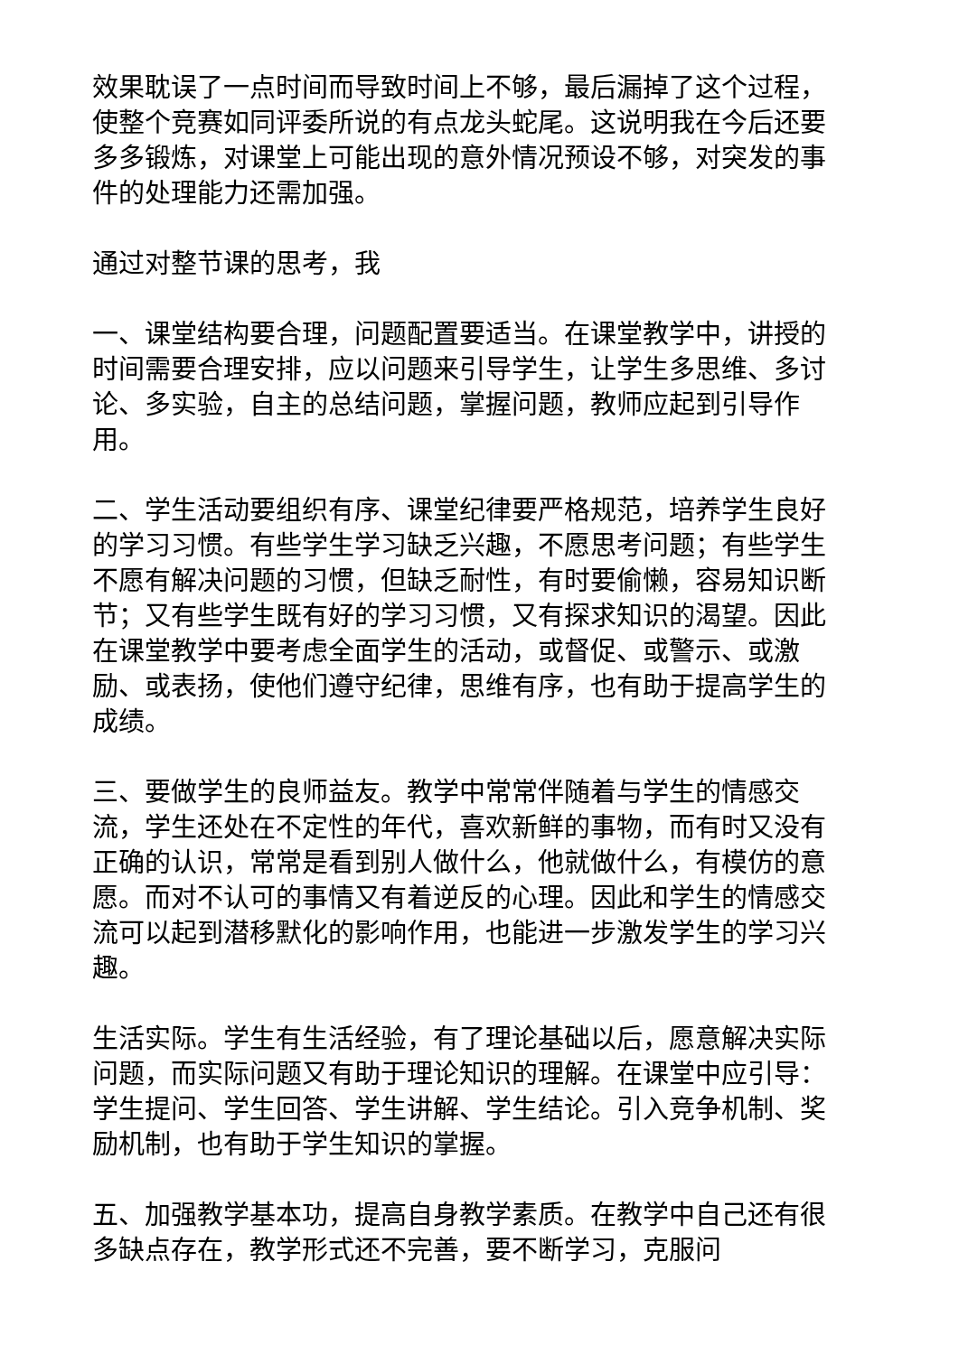效果耽误了一点时间而导致时间上不够，最后漏掉了这个过程，使整个竞赛如同评委所说的有点龙头蛇尾。这说明我在今后还要多多锻炼，对课堂上可能出现的意外情况预设不够，对突发的事件的处理能力还需加强。
通过对整节课的思考，我
一、课堂结构要合理，问题配置要适当。在课堂教学中，讲授的时间需要合理安排，应以问题来引导学生，让学生多思维、多讨论、多实验，自主的总结问题，掌握问题，教师应起到引导作用。
二、学生活动要组织有序、课堂纪律要严格规范，培养学生良好的学习习惯。有些学生学习缺乏兴趣，不愿思考问题；有些学生不愿有解决问题的习惯，但缺乏耐性，有时要偷懒，容易知识断节；又有些学生既有好的学习习惯，又有探求知识的渴望。因此在课堂教学中要考虑全面学生的活动，或督促、或警示、或激励、或表扬，使他们遵守纪律，思维有序，也有助于提高学生的成绩。
三、要做学生的良师益友。教学中常常伴随着与学生的情感交流，学生还处在不定性的年代，喜欢新鲜的事物，而有时又没有正确的认识，常常是看到别人做什么，他就做什么，有模仿的意愿。而对不认可的事情又有着逆反的心理。因此和学生的情感交流可以起到潜移默化的影响作用，也能进一步激发学生的学习兴趣。
生活实际。学生有生活经验，有了理论基础以后，愿意解决实际问题，而实际问题又有助于理论知识的理解。在课堂中应引导：学生提问、学生回答、学生讲解、学生结论。引入竞争机制、奖励机制，也有助于学生知识的掌握。
五、加强教学基本功，提高自身教学素质。在教学中自己还有很多缺点存在，教学形式还不完善，要不断学习，克服问